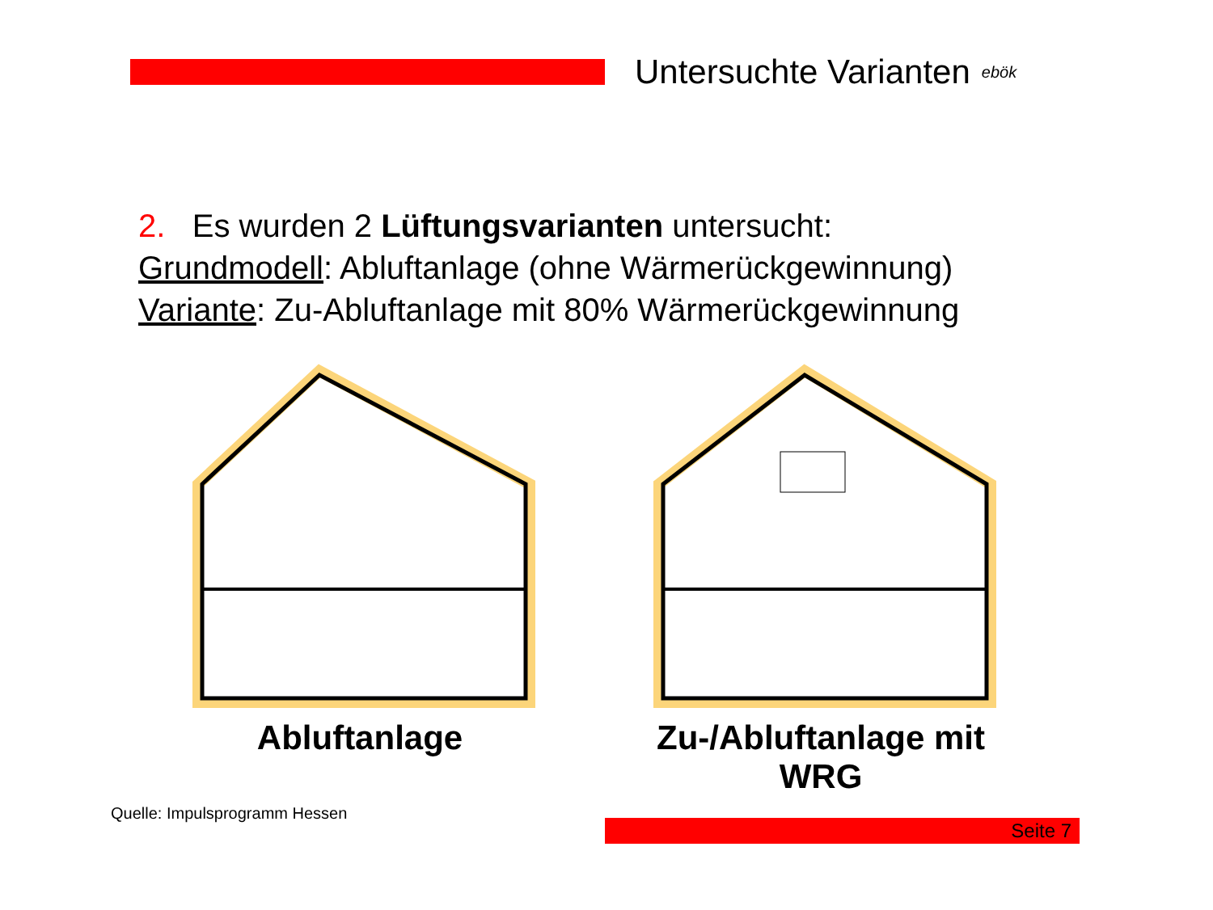Untersuchte Varianten
ebök
2. Es wurden 2 Lüftungsvarianten untersucht:
Grundmodell: Abluftanlage (ohne Wärmerückgewinnung)
Variante: Zu-Abluftanlage mit 80% Wärmerückgewinnung
Abluftanlage Zu-/Abluftanlage mit WRG
Quelle: Impulsprogramm Hessen
Seite 7